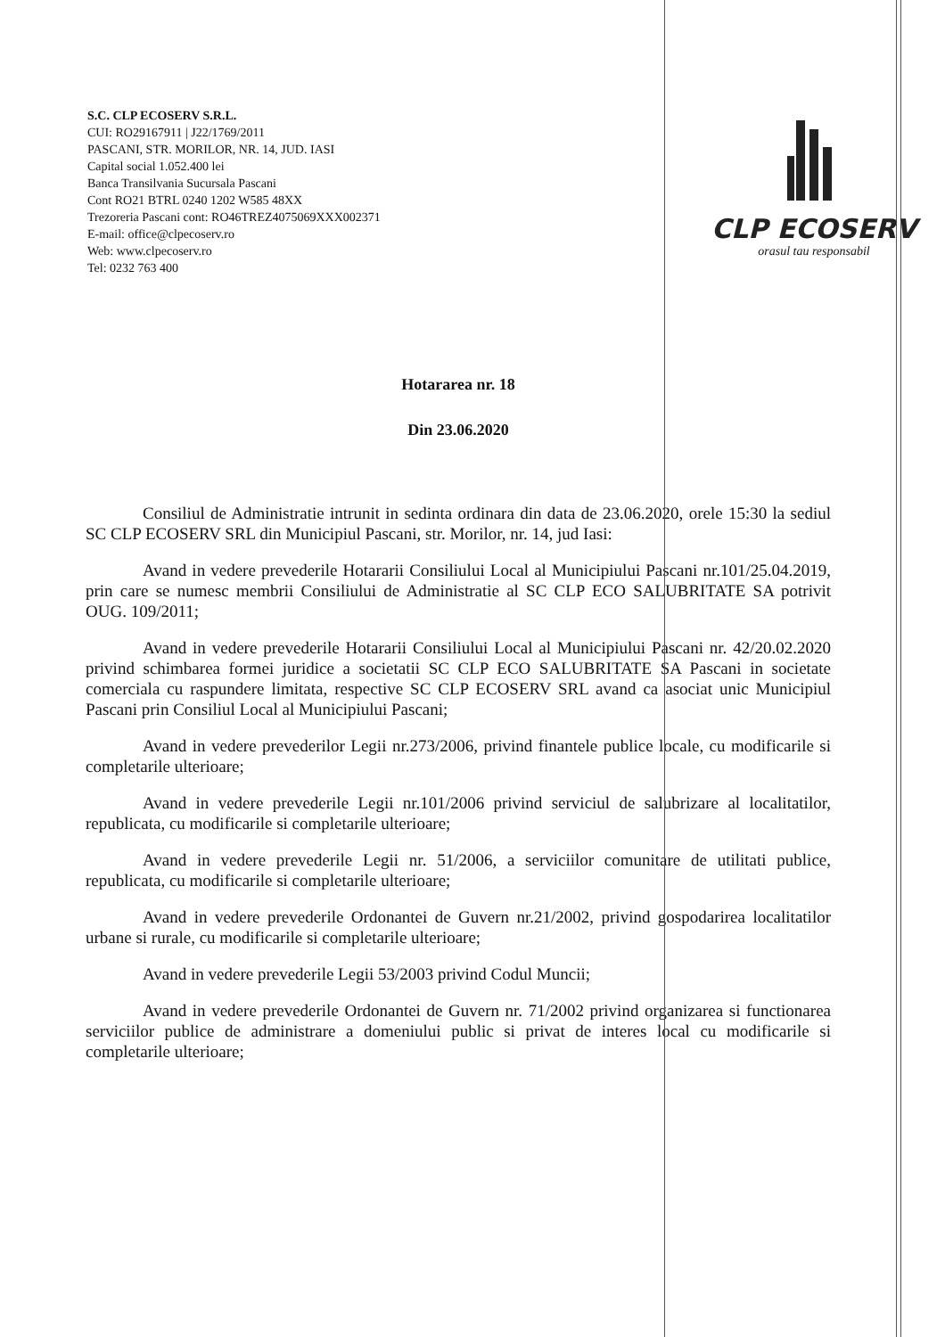S.C. CLP ECOSERV S.R.L.
CUI: RO29167911 | J22/1769/2011
PASCANI, STR. MORILOR, NR. 14, JUD. IASI
Capital social 1.052.400 lei
Banca Transilvania Sucursala Pascani
Cont RO21 BTRL 0240 1202 W585 48XX
Trezoreria Pascani cont: RO46TREZ4075069XXX002371
E-mail: office@clpecoserv.ro
Web: www.clpecoserv.ro
Tel: 0232 763 400
CLP ECOSERV
orasul tau responsabil
Hotararea nr. 18
Din 23.06.2020
Consiliul de Administratie intrunit in sedinta ordinara din data de 23.06.2020, orele 15:30 la sediul SC CLP ECOSERV SRL din Municipiul Pascani, str. Morilor, nr. 14, jud Iasi:
Avand in vedere prevederile Hotararii Consiliului Local al Municipiului Pascani nr.101/25.04.2019, prin care se numesc membrii Consiliului de Administratie al SC CLP ECO SALUBRITATE SA potrivit OUG. 109/2011;
Avand in vedere prevederile Hotararii Consiliului Local al Municipiului Pascani nr. 42/20.02.2020 privind schimbarea formei juridice a societatii SC CLP ECO SALUBRITATE SA Pascani in societate comerciala cu raspundere limitata, respective SC CLP ECOSERV SRL avand ca asociat unic Municipiul Pascani prin Consiliul Local al Municipiului Pascani;
Avand in vedere prevederilor Legii nr.273/2006, privind finantele publice locale, cu modificarile si completarile ulterioare;
Avand in vedere prevederile Legii nr.101/2006 privind serviciul de salubrizare al localitatilor, republicata, cu modificarile si completarile ulterioare;
Avand in vedere prevederile Legii nr. 51/2006, a serviciilor comunitare de utilitati publice, republicata, cu modificarile si completarile ulterioare;
Avand in vedere prevederile Ordonantei de Guvern nr.21/2002, privind gospodarirea localitatilor urbane si rurale, cu modificarile si completarile ulterioare;
Avand in vedere prevederile Legii 53/2003 privind Codul Muncii;
Avand in vedere prevederile Ordonantei de Guvern nr. 71/2002 privind organizarea si functionarea serviciilor publice de administrare a domeniului public si privat de interes local cu modificarile si completarile ulterioare;